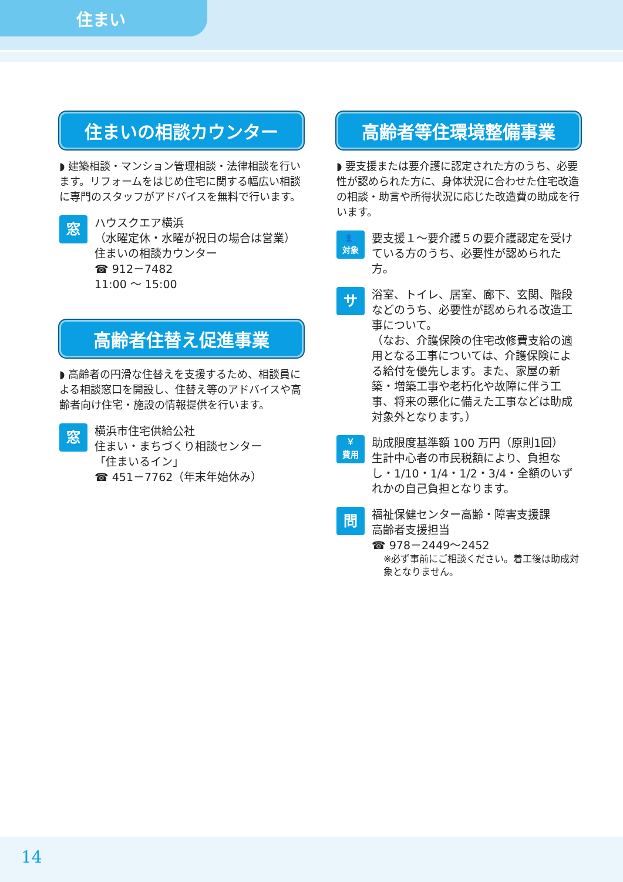住まい
住まいの相談カウンター
◗ 建築相談・マンション管理相談・法律相談を行います。リフォームをはじめ住宅に関する幅広い相談に専門のスタッフがアドバイスを無料で行います。
窓
ハウスクエア横浜
（水曜定休・水曜が祝日の場合は営業）
住まいの相談カウンター
☎ 912－7482
11:00 ～ 15:00
高齢者住替え促進事業
◗ 高齢者の円滑な住替えを支援するため、相談員による相談窓口を開設し、住替え等のアドバイスや高齢者向け住宅・施設の情報提供を行います。
窓
横浜市住宅供給公社
住まい・まちづくり相談センター
「住まいるイン」
☎ 451－7762（年末年始休み）
高齢者等住環境整備事業
◗ 要支援または要介護に認定された方のうち、必要性が認められた方に、身体状況に合わせた住宅改造の相談・助言や所得状況に応じた改造費の助成を行います。
👥
対象
要支援１～要介護５の要介護認定を受けている方のうち、必要性が認められた方。
サ
浴室、トイレ、居室、廊下、玄関、階段などのうち、必要性が認められる改造工事について。
（なお、介護保険の住宅改修費支給の適用となる工事については、介護保険による給付を優先します。また、家屋の新築・増築工事や老朽化や故障に伴う工事、将来の悪化に備えた工事などは助成対象外となります。）
￥
費用
助成限度基準額 100 万円（原則1回）
生計中心者の市民税額により、負担なし・1/10・1/4・1/2・3/4・全額のいずれかの自己負担となります。
問
福祉保健センター高齢・障害支援課
高齢者支援担当
☎ 978－2449～2452
※必ず事前にご相談ください。着工後は助成対象となりません。
14